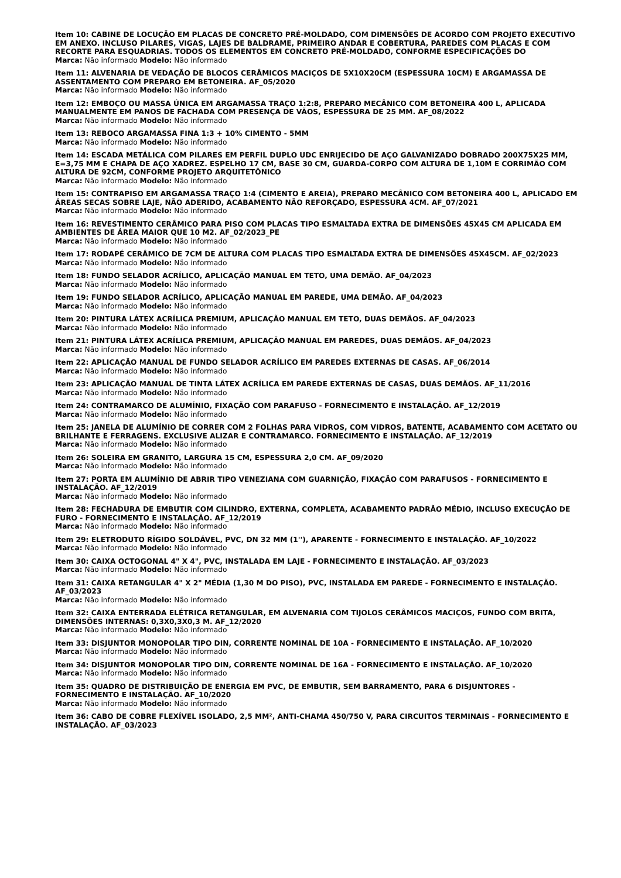Item 10: CABINE DE LOCUÇÃO EM PLACAS DE CONCRETO PRÉ-MOLDADO, COM DIMENSÕES DE ACORDO COM PROJETO EXECUTIVO EM ANEXO. INCLUSO PILARES, VIGAS, LAJES DE BALDRAME, PRIMEIRO ANDAR E COBERTURA, PAREDES COM PLACAS E COM RECORTE PARA ESQUADRIAS. TODOS OS ELEMENTOS EM CONCRETO PRÉ-MOLDADO, CONFORME ESPECIFICAÇÕES DO
Marca: Não informado Modelo: Não informado
Item 11: ALVENARIA DE VEDAÇÃO DE BLOCOS CERÂMICOS MACIÇOS DE 5X10X20CM (ESPESSURA 10CM) E ARGAMASSA DE ASSENTAMENTO COM PREPARO EM BETONEIRA. AF_05/2020
Marca: Não informado Modelo: Não informado
Item 12: EMBOÇO OU MASSA ÚNICA EM ARGAMASSA TRAÇO 1:2:8, PREPARO MECÂNICO COM BETONEIRA 400 L, APLICADA MANUALMENTE EM PANOS DE FACHADA COM PRESENÇA DE VÃOS, ESPESSURA DE 25 MM. AF_08/2022
Marca: Não informado Modelo: Não informado
Item 13: REBOCO ARGAMASSA FINA 1:3 + 10% CIMENTO - 5MM
Marca: Não informado Modelo: Não informado
Item 14: ESCADA METÁLICA COM PILARES EM PERFIL DUPLO UDC ENRIJECIDO DE AÇO GALVANIZADO DOBRADO 200X75X25 MM, E=3,75 MM E CHAPA DE AÇO XADREZ. ESPELHO 17 CM, BASE 30 CM, GUARDA-CORPO COM ALTURA DE 1,10M E CORRIMÃO COM ALTURA DE 92CM, CONFORME PROJETO ARQUITETÔNICO
Marca: Não informado Modelo: Não informado
Item 15: CONTRAPISO EM ARGAMASSA TRAÇO 1:4 (CIMENTO E AREIA), PREPARO MECÂNICO COM BETONEIRA 400 L, APLICADO EM ÁREAS SECAS SOBRE LAJE, NÃO ADERIDO, ACABAMENTO NÃO REFORÇADO, ESPESSURA 4CM. AF_07/2021
Marca: Não informado Modelo: Não informado
Item 16: REVESTIMENTO CERÂMICO PARA PISO COM PLACAS TIPO ESMALTADA EXTRA DE DIMENSÕES 45X45 CM APLICADA EM AMBIENTES DE ÁREA MAIOR QUE 10 M2. AF_02/2023_PE
Marca: Não informado Modelo: Não informado
Item 17: RODAPÉ CERÂMICO DE 7CM DE ALTURA COM PLACAS TIPO ESMALTADA EXTRA DE DIMENSÕES 45X45CM. AF_02/2023
Marca: Não informado Modelo: Não informado
Item 18: FUNDO SELADOR ACRÍLICO, APLICAÇÃO MANUAL EM TETO, UMA DEMÃO. AF_04/2023
Marca: Não informado Modelo: Não informado
Item 19: FUNDO SELADOR ACRÍLICO, APLICAÇÃO MANUAL EM PAREDE, UMA DEMÃO. AF_04/2023
Marca: Não informado Modelo: Não informado
Item 20: PINTURA LÁTEX ACRÍLICA PREMIUM, APLICAÇÃO MANUAL EM TETO, DUAS DEMÃOS. AF_04/2023
Marca: Não informado Modelo: Não informado
Item 21: PINTURA LÁTEX ACRÍLICA PREMIUM, APLICAÇÃO MANUAL EM PAREDES, DUAS DEMÃOS. AF_04/2023
Marca: Não informado Modelo: Não informado
Item 22: APLICAÇÃO MANUAL DE FUNDO SELADOR ACRÍLICO EM PAREDES EXTERNAS DE CASAS. AF_06/2014
Marca: Não informado Modelo: Não informado
Item 23: APLICAÇÃO MANUAL DE TINTA LÁTEX ACRÍLICA EM PAREDE EXTERNAS DE CASAS, DUAS DEMÃOS. AF_11/2016
Marca: Não informado Modelo: Não informado
Item 24: CONTRAMARCO DE ALUMÍNIO, FIXAÇÃO COM PARAFUSO - FORNECIMENTO E INSTALAÇÃO. AF_12/2019
Marca: Não informado Modelo: Não informado
Item 25: JANELA DE ALUMÍNIO DE CORRER COM 2 FOLHAS PARA VIDROS, COM VIDROS, BATENTE, ACABAMENTO COM ACETATO OU BRILHANTE E FERRAGENS. EXCLUSIVE ALIZAR E CONTRAMARCO. FORNECIMENTO E INSTALAÇÃO. AF_12/2019
Marca: Não informado Modelo: Não informado
Item 26: SOLEIRA EM GRANITO, LARGURA 15 CM, ESPESSURA 2,0 CM. AF_09/2020
Marca: Não informado Modelo: Não informado
Item 27: PORTA EM ALUMÍNIO DE ABRIR TIPO VENEZIANA COM GUARNIÇÃO, FIXAÇÃO COM PARAFUSOS - FORNECIMENTO E INSTALAÇÃO. AF_12/2019
Marca: Não informado Modelo: Não informado
Item 28: FECHADURA DE EMBUTIR COM CILINDRO, EXTERNA, COMPLETA, ACABAMENTO PADRÃO MÉDIO, INCLUSO EXECUÇÃO DE FURO - FORNECIMENTO E INSTALAÇÃO. AF_12/2019
Marca: Não informado Modelo: Não informado
Item 29: ELETRODUTO RÍGIDO SOLDÁVEL, PVC, DN 32 MM (1''), APARENTE - FORNECIMENTO E INSTALAÇÃO. AF_10/2022
Marca: Não informado Modelo: Não informado
Item 30: CAIXA OCTOGONAL 4" X 4", PVC, INSTALADA EM LAJE - FORNECIMENTO E INSTALAÇÃO. AF_03/2023
Marca: Não informado Modelo: Não informado
Item 31: CAIXA RETANGULAR 4" X 2" MÉDIA (1,30 M DO PISO), PVC, INSTALADA EM PAREDE - FORNECIMENTO E INSTALAÇÃO. AF_03/2023
Marca: Não informado Modelo: Não informado
Item 32: CAIXA ENTERRADA ELÉTRICA RETANGULAR, EM ALVENARIA COM TIJOLOS CERÂMICOS MACIÇOS, FUNDO COM BRITA, DIMENSÕES INTERNAS: 0,3X0,3X0,3 M. AF_12/2020
Marca: Não informado Modelo: Não informado
Item 33: DISJUNTOR MONOPOLAR TIPO DIN, CORRENTE NOMINAL DE 10A - FORNECIMENTO E INSTALAÇÃO. AF_10/2020
Marca: Não informado Modelo: Não informado
Item 34: DISJUNTOR MONOPOLAR TIPO DIN, CORRENTE NOMINAL DE 16A - FORNECIMENTO E INSTALAÇÃO. AF_10/2020
Marca: Não informado Modelo: Não informado
Item 35: QUADRO DE DISTRIBUIÇÃO DE ENERGIA EM PVC, DE EMBUTIR, SEM BARRAMENTO, PARA 6 DISJUNTORES - FORNECIMENTO E INSTALAÇÃO. AF_10/2020
Marca: Não informado Modelo: Não informado
Item 36: CABO DE COBRE FLEXÍVEL ISOLADO, 2,5 MM², ANTI-CHAMA 450/750 V, PARA CIRCUITOS TERMINAIS - FORNECIMENTO E INSTALAÇÃO. AF_03/2023